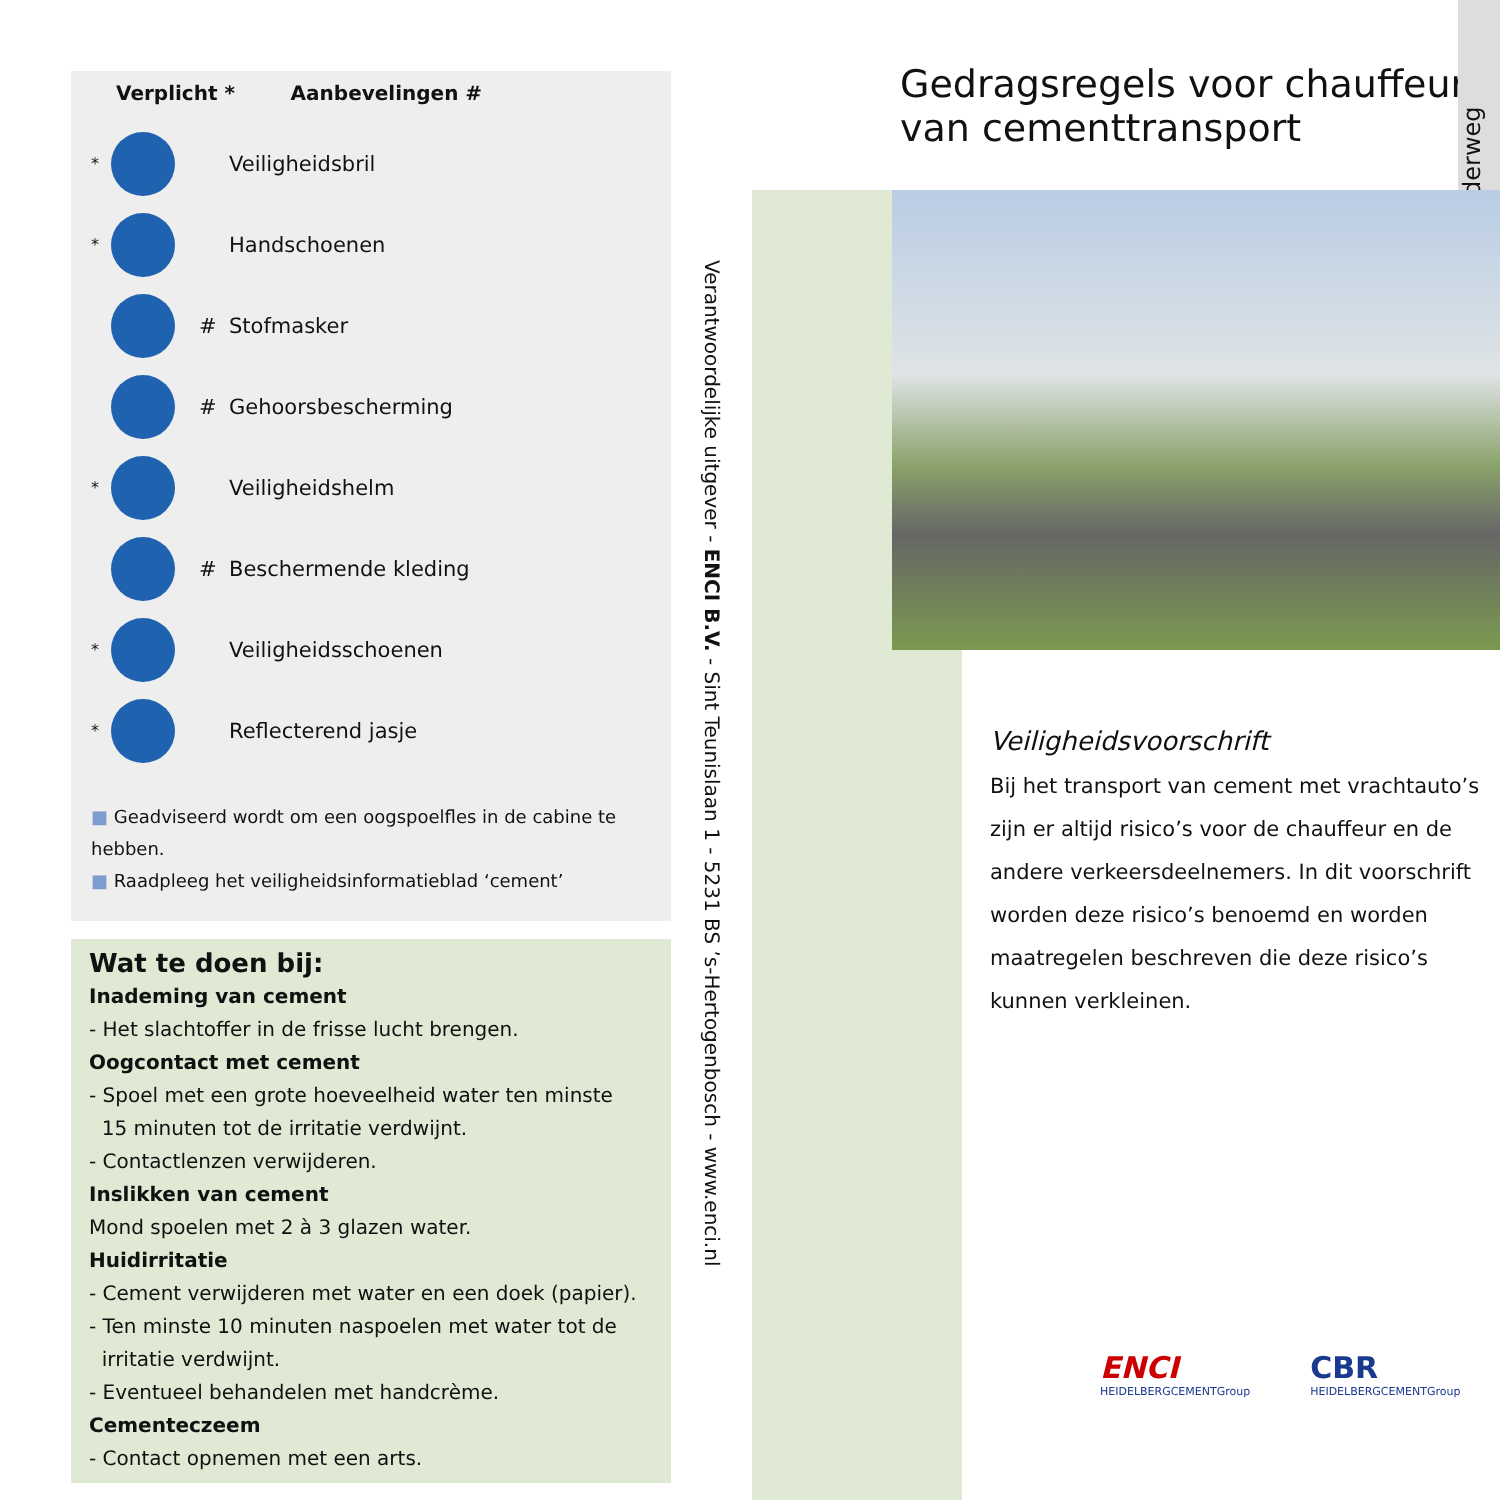Verplicht * Aanbevelingen #
* Veiligheidsbril
* Handschoenen
# Stofmasker
# Gehoorsbescherming
* Veiligheidshelm
# Beschermende kleding
* Veiligheidsschoenen
* Reflecterend jasje
■ Geadviseerd wordt om een oogspoelfles in de cabine te hebben.
■ Raadpleeg het veiligheidsinformatieblad ‘cement’
Wat te doen bij:
Inademing van cement
- Het slachtoffer in de frisse lucht brengen.
Oogcontact met cement
- Spoel met een grote hoeveelheid water ten minste
15 minuten tot de irritatie verdwijnt.
- Contactlenzen verwijderen.
Inslikken van cement
Mond spoelen met 2 à 3 glazen water.
Huidirritatie
- Cement verwijderen met water en een doek (papier).
- Ten minste 10 minuten naspoelen met water tot de
irritatie verdwijnt.
- Eventueel behandelen met handcrème.
Cementeczeem
- Contact opnemen met een arts.
Verantwoordelijke uitgever - ENCI B.V. - Sint Teunislaan 1 - 5231 BS ’s-Hertogenbosch - www.enci.nl
Gedragsregels voor chauffeurs
van cementtransport
Onderweg
Veiligheidsvoorschrift
Bij het transport van cement met vrachtauto’s zijn er altijd risico’s voor de chauffeur en de andere verkeersdeelnemers. In dit voorschrift worden deze risico’s benoemd en worden maatregelen beschreven die deze risico’s kunnen verkleinen.
ENCI
HEIDELBERGCEMENTGroup
CBR
HEIDELBERGCEMENTGroup